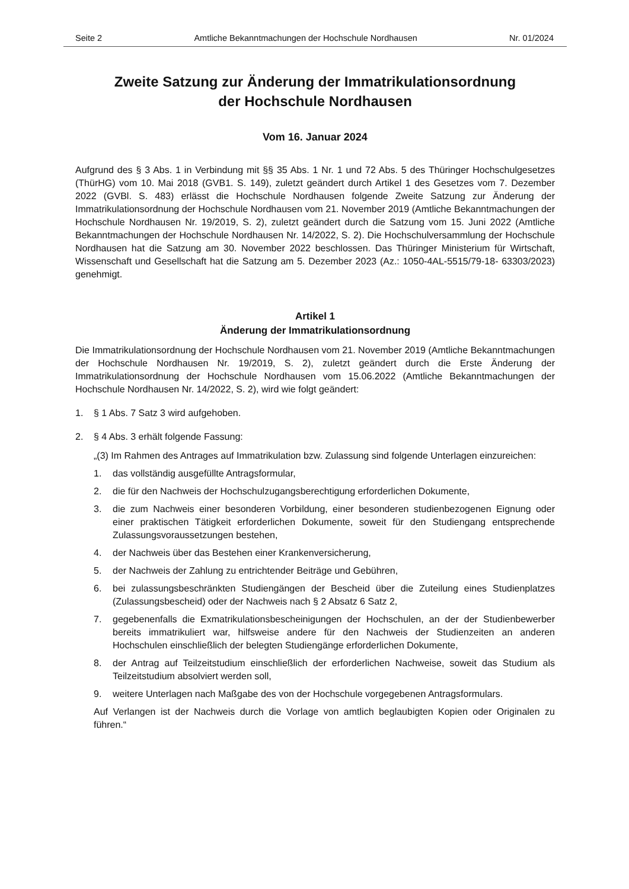Seite 2 Amtliche Bekanntmachungen der Hochschule Nordhausen Nr. 01/2024
Zweite Satzung zur Änderung der Immatrikulationsordnung
der Hochschule Nordhausen
Vom 16. Januar 2024
Aufgrund des § 3 Abs. 1 in Verbindung mit §§ 35 Abs. 1 Nr. 1 und 72 Abs. 5 des Thüringer Hochschulgesetzes (ThürHG) vom 10. Mai 2018 (GVB1. S. 149), zuletzt geändert durch Artikel 1 des Gesetzes vom 7. Dezember 2022 (GVBl. S. 483) erlässt die Hochschule Nordhausen folgende Zweite Satzung zur Änderung der Immatrikulationsordnung der Hochschule Nordhausen vom 21. November 2019 (Amtliche Bekanntmachungen der Hochschule Nordhausen Nr. 19/2019, S. 2), zuletzt geändert durch die Satzung vom 15. Juni 2022 (Amtliche Bekanntmachungen der Hochschule Nordhausen Nr. 14/2022, S. 2). Die Hochschulversammlung der Hochschule Nordhausen hat die Satzung am 30. November 2022 beschlossen. Das Thüringer Ministerium für Wirtschaft, Wissenschaft und Gesellschaft hat die Satzung am 5. Dezember 2023 (Az.: 1050-4AL-5515/79-18- 63303/2023) genehmigt.
Artikel 1
Änderung der Immatrikulationsordnung
Die Immatrikulationsordnung der Hochschule Nordhausen vom 21. November 2019 (Amtliche Bekanntmachungen der Hochschule Nordhausen Nr. 19/2019, S. 2), zuletzt geändert durch die Erste Änderung der Immatrikulationsordnung der Hochschule Nordhausen vom 15.06.2022 (Amtliche Bekanntmachungen der Hochschule Nordhausen Nr. 14/2022, S. 2), wird wie folgt geändert:
1. § 1 Abs. 7 Satz 3 wird aufgehoben.
2. § 4 Abs. 3 erhält folgende Fassung:
„(3) Im Rahmen des Antrages auf Immatrikulation bzw. Zulassung sind folgende Unterlagen einzureichen:
1. das vollständig ausgefüllte Antragsformular,
2. die für den Nachweis der Hochschulzugangsberechtigung erforderlichen Dokumente,
3. die zum Nachweis einer besonderen Vorbildung, einer besonderen studienbezogenen Eignung oder einer praktischen Tätigkeit erforderlichen Dokumente, soweit für den Studiengang entsprechende Zulassungsvoraussetzungen bestehen,
4. der Nachweis über das Bestehen einer Krankenversicherung,
5. der Nachweis der Zahlung zu entrichtender Beiträge und Gebühren,
6. bei zulassungsbeschränkten Studiengängen der Bescheid über die Zuteilung eines Studienplatzes (Zulassungsbescheid) oder der Nachweis nach § 2 Absatz 6 Satz 2,
7. gegebenenfalls die Exmatrikulationsbescheinigungen der Hochschulen, an der der Studienbewerber bereits immatrikuliert war, hilfsweise andere für den Nachweis der Studienzeiten an anderen Hochschulen einschließlich der belegten Studiengänge erforderlichen Dokumente,
8. der Antrag auf Teilzeitstudium einschließlich der erforderlichen Nachweise, soweit das Studium als Teilzeitstudium absolviert werden soll,
9. weitere Unterlagen nach Maßgabe des von der Hochschule vorgegebenen Antragsformulars.
Auf Verlangen ist der Nachweis durch die Vorlage von amtlich beglaubigten Kopien oder Originalen zu führen.“